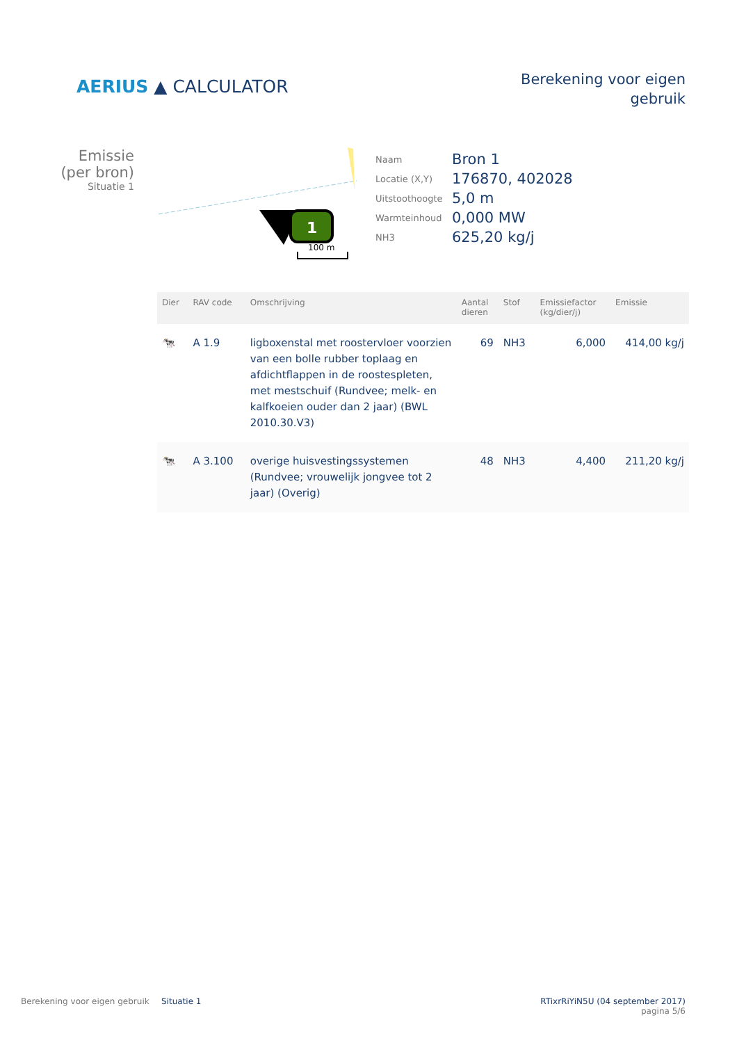AERIUS ▲ CALCULATOR
Berekening voor eigen
gebruik
Emissie
(per bron)
Situatie 1
1
100 m
| Naam | Bron 1 |
| Locatie (X,Y) | 176870, 402028 |
| Uitstoothoogte | 5,0 m |
| Warmteinhoud | 0,000 MW |
| NH3 | 625,20 kg/j |
| Dier | RAV code | Omschrijving | Aantal dieren | Stof | Emissiefactor (kg/dier/j) | Emissie |
| --- | --- | --- | --- | --- | --- | --- |
| 🐄 | A 1.9 | ligboxenstal met roostervloer voorzien van een bolle rubber toplaag en afdichtflappen in de roostespleten, met mestschuif (Rundvee; melk- en kalfkoeien ouder dan 2 jaar) (BWL 2010.30.V3) | 69 | NH3 | 6,000 | 414,00 kg/j |
| 🐄 | A 3.100 | overige huisvestingssystemen (Rundvee; vrouwelijk jongvee tot 2 jaar) (Overig) | 48 | NH3 | 4,400 | 211,20 kg/j |
Berekening voor eigen gebruik Situatie 1 RTixrRiYiN5U (04 september 2017)
pagina 5/6